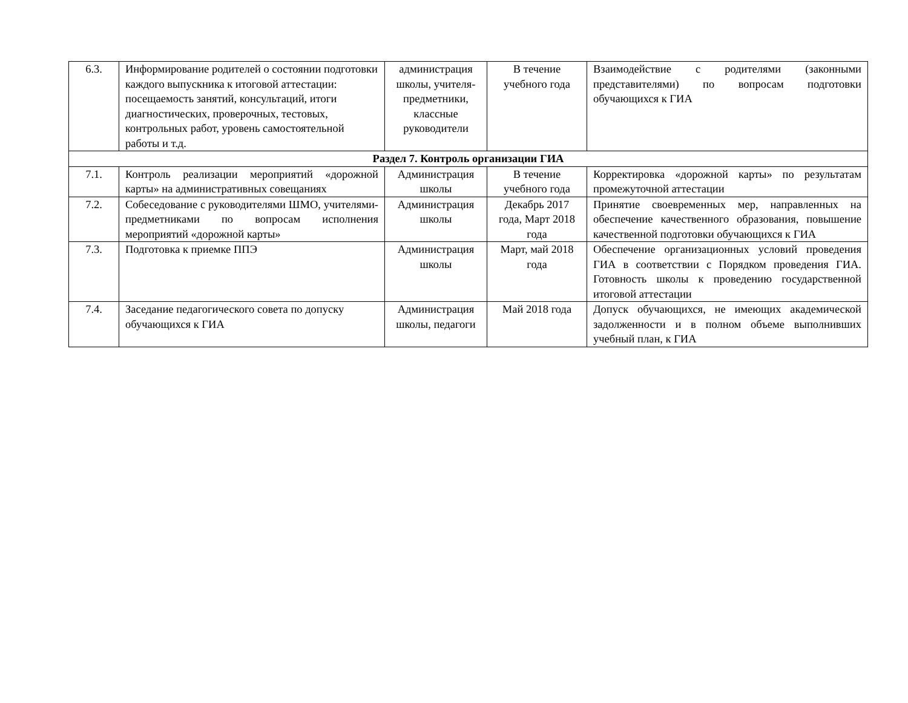| 6.3. | Информирование родителей о состоянии подготовки каждого выпускника к итоговой аттестации: посещаемость занятий, консультаций, итоги диагностических, проверочных, тестовых, контрольных работ, уровень самостоятельной работы и т.д. | администрация школы, учителя-предметники, классные руководители | В течение учебного года | Взаимодействие с родителями (законными представителями) по вопросам подготовки обучающихся к ГИА |
| Раздел 7. Контроль организации ГИА | | | | |
| 7.1. | Контроль реализации мероприятий «дорожной карты» на административных совещаниях | Администрация школы | В течение учебного года | Корректировка «дорожной карты» по результатам промежуточной аттестации |
| 7.2. | Собеседование с руководителями ШМО, учителями-предметниками по вопросам исполнения мероприятий «дорожной карты» | Администрация школы | Декабрь 2017 года, Март 2018 года | Принятие своевременных мер, направленных на обеспечение качественного образования, повышение качественной подготовки обучающихся к ГИА |
| 7.3. | Подготовка к приемке ППЭ | Администрация школы | Март, май 2018 года | Обеспечение организационных условий проведения ГИА в соответствии с Порядком проведения ГИА. Готовность школы к проведению государственной итоговой аттестации |
| 7.4. | Заседание педагогического совета по допуску обучающихся к ГИА | Администрация школы, педагоги | Май 2018 года | Допуск обучающихся, не имеющих академической задолженности и в полном объеме выполнивших учебный план, к ГИА |